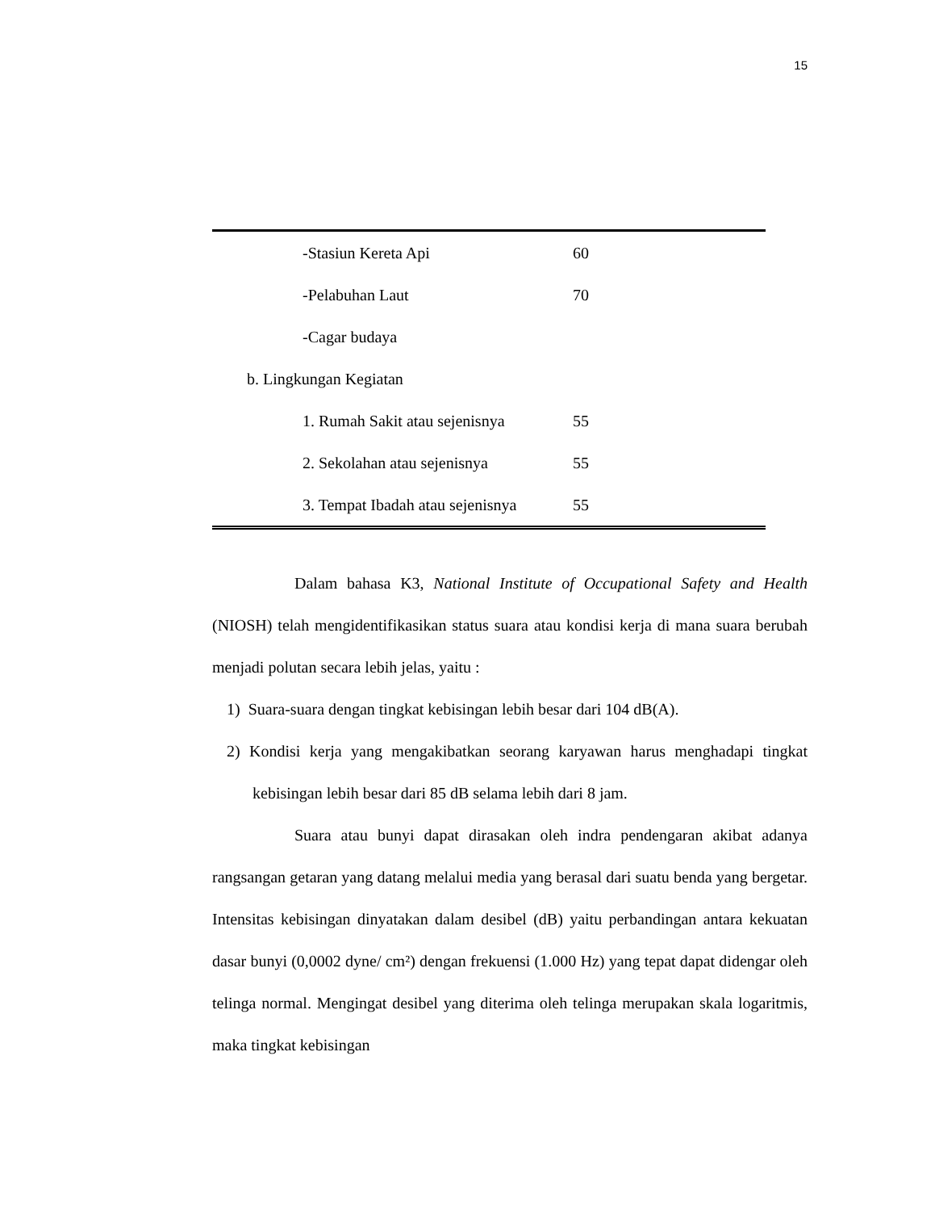15
| -Stasiun Kereta Api | 60 |
| -Pelabuhan Laut | 70 |
| -Cagar budaya | |
| b. Lingkungan Kegiatan | |
| 1. Rumah Sakit atau sejenisnya | 55 |
| 2. Sekolahan atau sejenisnya | 55 |
| 3. Tempat Ibadah atau sejenisnya | 55 |
Dalam bahasa K3, National Institute of Occupational Safety and Health (NIOSH) telah mengidentifikasikan status suara atau kondisi kerja di mana suara berubah menjadi polutan secara lebih jelas, yaitu :
1) Suara-suara dengan tingkat kebisingan lebih besar dari 104 dB(A).
2) Kondisi kerja yang mengakibatkan seorang karyawan harus menghadapi tingkat kebisingan lebih besar dari 85 dB selama lebih dari 8 jam.
Suara atau bunyi dapat dirasakan oleh indra pendengaran akibat adanya rangsangan getaran yang datang melalui media yang berasal dari suatu benda yang bergetar. Intensitas kebisingan dinyatakan dalam desibel (dB) yaitu perbandingan antara kekuatan dasar bunyi (0,0002 dyne/ cm²) dengan frekuensi (1.000 Hz) yang tepat dapat didengar oleh telinga normal. Mengingat desibel yang diterima oleh telinga merupakan skala logaritmis, maka tingkat kebisingan